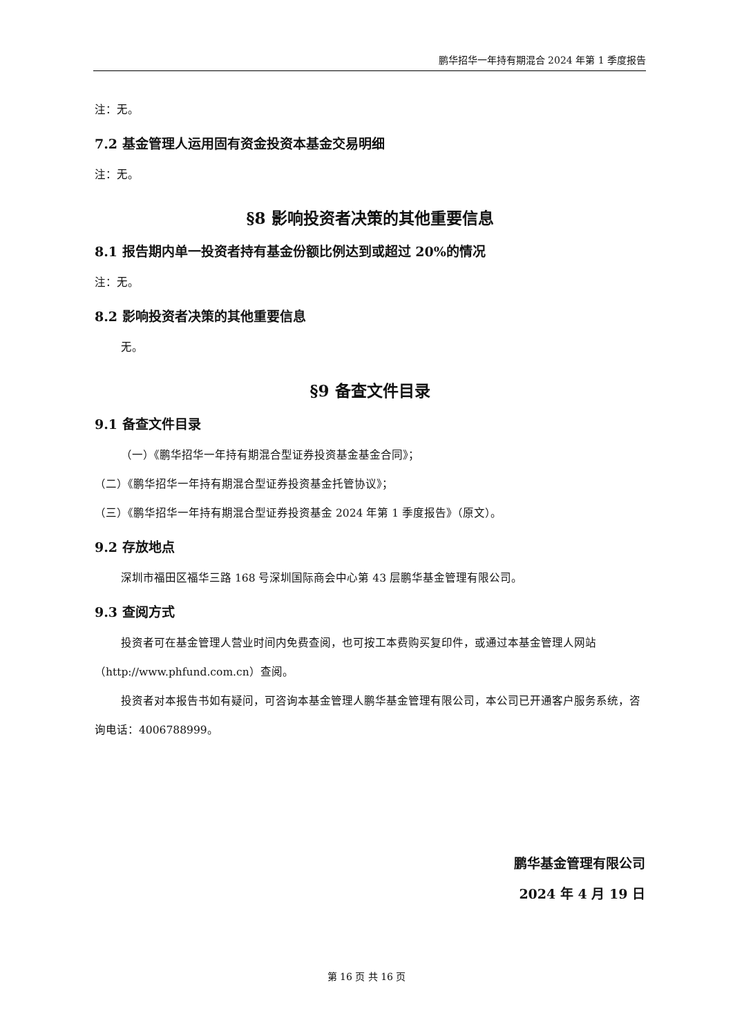鹏华招华一年持有期混合 2024 年第 1 季度报告
注：无。
7.2 基金管理人运用固有资金投资本基金交易明细
注：无。
§8 影响投资者决策的其他重要信息
8.1 报告期内单一投资者持有基金份额比例达到或超过 20%的情况
注：无。
8.2 影响投资者决策的其他重要信息
无。
§9 备查文件目录
9.1 备查文件目录
（一）《鹏华招华一年持有期混合型证券投资基金基金合同》；
（二）《鹏华招华一年持有期混合型证券投资基金托管协议》；
（三）《鹏华招华一年持有期混合型证券投资基金 2024 年第 1 季度报告》（原文）。
9.2 存放地点
深圳市福田区福华三路 168 号深圳国际商会中心第 43 层鹏华基金管理有限公司。
9.3 查阅方式
投资者可在基金管理人营业时间内免费查阅，也可按工本费购买复印件，或通过本基金管理人网站（http://www.phfund.com.cn）查阅。
投资者对本报告书如有疑问，可咨询本基金管理人鹏华基金管理有限公司，本公司已开通客户服务系统，咨询电话：4006788999。
鹏华基金管理有限公司
2024 年 4 月 19 日
第 16 页 共 16 页